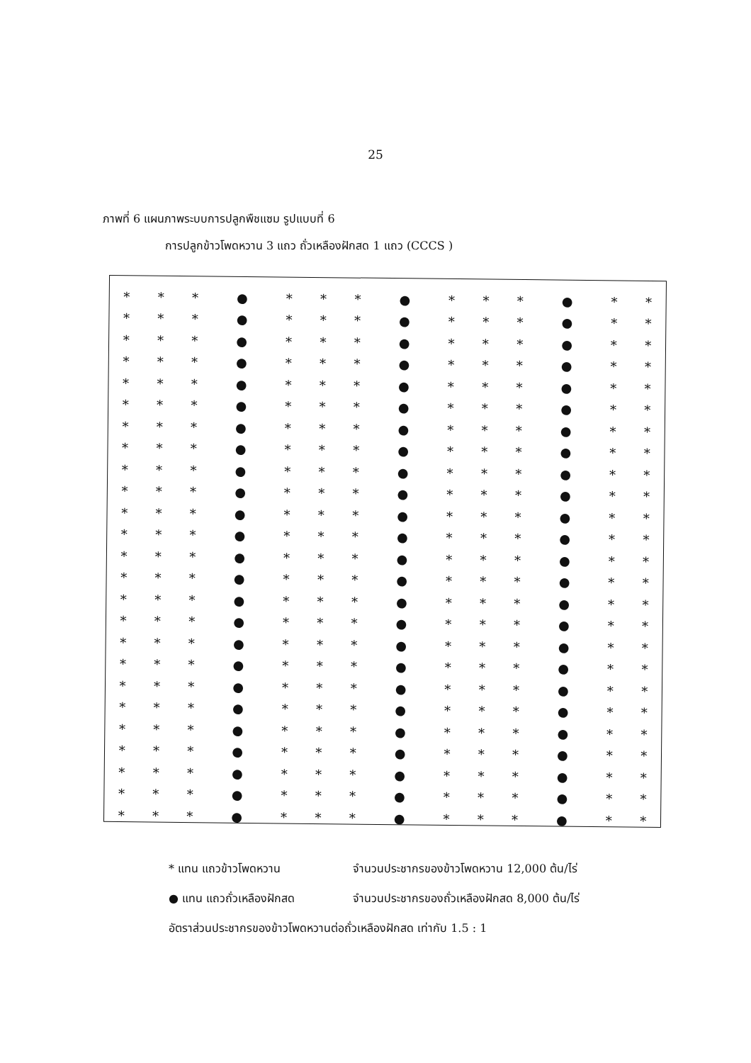25
ภาพที่ 6 แผนภาพระบบการปลูกพืชแซม รูปแบบที่ 6
การปลูกข้าวโพดหวาน 3 แถว ถั่วเหลืองฝักสด 1 แถว (CCCS )
| * | * | * | ● | * | * | * | ● | * | * | * | ● | * | * |
| * | * | * | ● | * | * | * | ● | * | * | * | ● | * | * |
| * | * | * | ● | * | * | * | ● | * | * | * | ● | * | * |
| * | * | * | ● | * | * | * | ● | * | * | * | ● | * | * |
| * | * | * | ● | * | * | * | ● | * | * | * | ● | * | * |
| * | * | * | ● | * | * | * | ● | * | * | * | ● | * | * |
| * | * | * | ● | * | * | * | ● | * | * | * | ● | * | * |
| * | * | * | ● | * | * | * | ● | * | * | * | ● | * | * |
| * | * | * | ● | * | * | * | ● | * | * | * | ● | * | * |
| * | * | * | ● | * | * | * | ● | * | * | * | ● | * | * |
| * | * | * | ● | * | * | * | ● | * | * | * | ● | * | * |
| * | * | * | ● | * | * | * | ● | * | * | * | ● | * | * |
| * | * | * | ● | * | * | * | ● | * | * | * | ● | * | * |
| * | * | * | ● | * | * | * | ● | * | * | * | ● | * | * |
| * | * | * | ● | * | * | * | ● | * | * | * | ● | * | * |
| * | * | * | ● | * | * | * | ● | * | * | * | ● | * | * |
| * | * | * | ● | * | * | * | ● | * | * | * | ● | * | * |
| * | * | * | ● | * | * | * | ● | * | * | * | ● | * | * |
| * | * | * | ● | * | * | * | ● | * | * | * | ● | * | * |
| * | * | * | ● | * | * | * | ● | * | * | * | ● | * | * |
| * | * | * | ● | * | * | * | ● | * | * | * | ● | * | * |
| * | * | * | ● | * | * | * | ● | * | * | * | ● | * | * |
| * | * | * | ● | * | * | * | ● | * | * | * | ● | * | * |
| * | * | * | ● | * | * | * | ● | * | * | * | ● | * | * |
| * | * | * | ● | * | * | * | ● | * | * | * | ● | * | * |
* แทน แถวข้าวโพดหวาน จำนวนประชากรของข้าวโพดหวาน 12,000 ต้น/ไร่
● แทน แถวถั่วเหลืองฝักสด จำนวนประชากรของถั่วเหลืองฝักสด 8,000 ต้น/ไร่
อัตราส่วนประชากรของข้าวโพดหวานต่อถั่วเหลืองฝักสด เท่ากับ 1.5 : 1